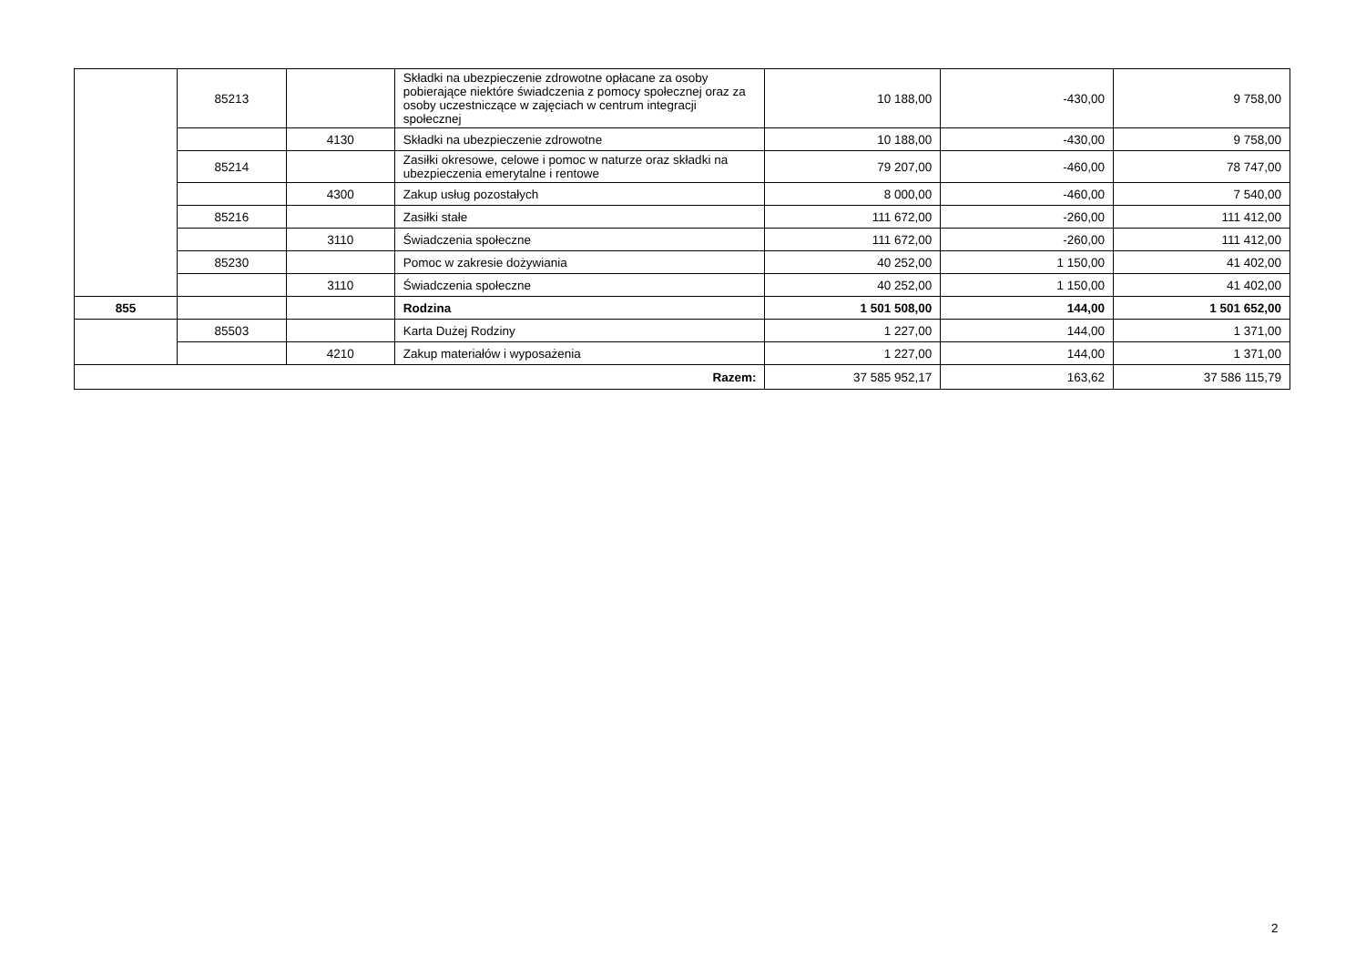| | 85213 | | Składki na ubezpieczenie zdrowotne opłacane za osoby pobierające niektóre świadczenia z pomocy społecznej oraz za osoby uczestniczące w zajęciach w centrum integracji społecznej | 10 188,00 | -430,00 | 9 758,00 |
| | | 4130 | Składki na ubezpieczenie zdrowotne | 10 188,00 | -430,00 | 9 758,00 |
| | 85214 | | Zasiłki okresowe, celowe i pomoc w naturze oraz składki na ubezpieczenia emerytalne i rentowe | 79 207,00 | -460,00 | 78 747,00 |
| | | 4300 | Zakup usług pozostałych | 8 000,00 | -460,00 | 7 540,00 |
| | 85216 | | Zasiłki stałe | 111 672,00 | -260,00 | 111 412,00 |
| | | 3110 | Świadczenia społeczne | 111 672,00 | -260,00 | 111 412,00 |
| | 85230 | | Pomoc w zakresie dożywiania | 40 252,00 | 1 150,00 | 41 402,00 |
| | | 3110 | Świadczenia społeczne | 40 252,00 | 1 150,00 | 41 402,00 |
| 855 | | | Rodzina | 1 501 508,00 | 144,00 | 1 501 652,00 |
| | 85503 | | Karta Dużej Rodziny | 1 227,00 | 144,00 | 1 371,00 |
| | | 4210 | Zakup materiałów i wyposażenia | 1 227,00 | 144,00 | 1 371,00 |
| Razem: | | | | 37 585 952,17 | 163,62 | 37 586 115,79 |
2